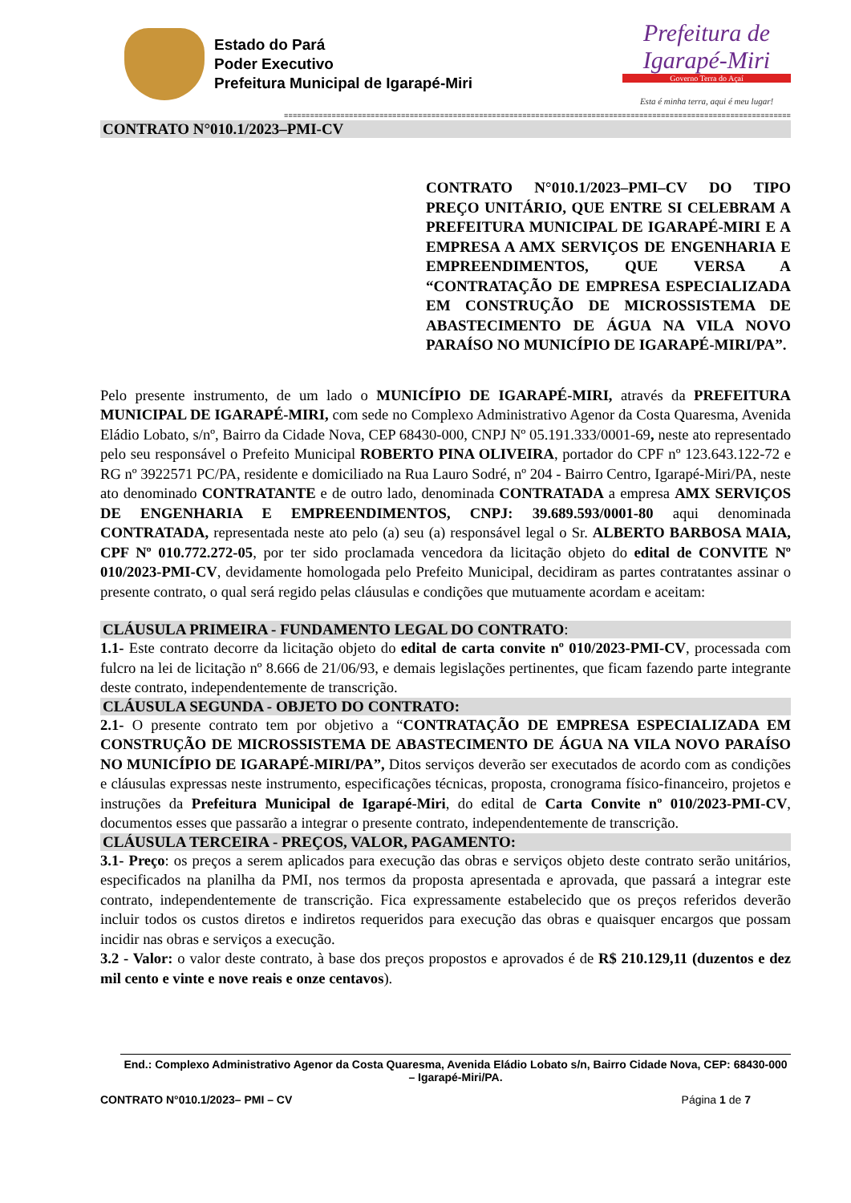Estado do Pará
Poder Executivo
Prefeitura Municipal de Igarapé-Miri
Prefeitura de Igarapé-Miri
Governo Terra do Açaí
Esta é minha terra, aqui é meu lugar!
=====================================================================================================================
CONTRATO N°010.1/2023–PMI-CV
CONTRATO N°010.1/2023–PMI–CV DO TIPO PREÇO UNITÁRIO, QUE ENTRE SI CELEBRAM A PREFEITURA MUNICIPAL DE IGARAPÉ-MIRI E A EMPRESA A AMX SERVIÇOS DE ENGENHARIA E EMPREENDIMENTOS, QUE VERSA A “CONTRATAÇÃO DE EMPRESA ESPECIALIZADA EM CONSTRUÇÃO DE MICROSSISTEMA DE ABASTECIMENTO DE ÁGUA NA VILA NOVO PARAÍSO NO MUNICÍPIO DE IGARAPÉ-MIRI/PA”.
Pelo presente instrumento, de um lado o MUNICÍPIO DE IGARAPÉ-MIRI, através da PREFEITURA MUNICIPAL DE IGARAPÉ-MIRI, com sede no Complexo Administrativo Agenor da Costa Quaresma, Avenida Eládio Lobato, s/nº, Bairro da Cidade Nova, CEP 68430-000, CNPJ Nº 05.191.333/0001-69, neste ato representado pelo seu responsável o Prefeito Municipal ROBERTO PINA OLIVEIRA, portador do CPF nº 123.643.122-72 e RG nº 3922571 PC/PA, residente e domiciliado na Rua Lauro Sodré, nº 204 - Bairro Centro, Igarapé-Miri/PA, neste ato denominado CONTRATANTE e de outro lado, denominada CONTRATADA a empresa AMX SERVIÇOS DE ENGENHARIA E EMPREENDIMENTOS, CNPJ: 39.689.593/0001-80 aqui denominada CONTRATADA, representada neste ato pelo (a) seu (a) responsável legal o Sr. ALBERTO BARBOSA MAIA, CPF Nº 010.772.272-05, por ter sido proclamada vencedora da licitação objeto do edital de CONVITE Nº 010/2023-PMI-CV, devidamente homologada pelo Prefeito Municipal, decidiram as partes contratantes assinar o presente contrato, o qual será regido pelas cláusulas e condições que mutuamente acordam e aceitam:
CLÁUSULA PRIMEIRA - FUNDAMENTO LEGAL DO CONTRATO:
1.1- Este contrato decorre da licitação objeto do edital de carta convite nº 010/2023-PMI-CV, processada com fulcro na lei de licitação nº 8.666 de 21/06/93, e demais legislações pertinentes, que ficam fazendo parte integrante deste contrato, independentemente de transcrição.
CLÁUSULA SEGUNDA - OBJETO DO CONTRATO:
2.1- O presente contrato tem por objetivo a “CONTRATAÇÃO DE EMPRESA ESPECIALIZADA EM CONSTRUÇÃO DE MICROSSISTEMA DE ABASTECIMENTO DE ÁGUA NA VILA NOVO PARAÍSO NO MUNICÍPIO DE IGARAPÉ-MIRI/PA”, Ditos serviços deverão ser executados de acordo com as condições e cláusulas expressas neste instrumento, especificações técnicas, proposta, cronograma físico-financeiro, projetos e instruções da Prefeitura Municipal de Igarapé-Miri, do edital de Carta Convite nº 010/2023-PMI-CV, documentos esses que passarão a integrar o presente contrato, independentemente de transcrição.
CLÁUSULA TERCEIRA - PREÇOS, VALOR, PAGAMENTO:
3.1- Preço: os preços a serem aplicados para execução das obras e serviços objeto deste contrato serão unitários, especificados na planilha da PMI, nos termos da proposta apresentada e aprovada, que passará a integrar este contrato, independentemente de transcrição. Fica expressamente estabelecido que os preços referidos deverão incluir todos os custos diretos e indiretos requeridos para execução das obras e quaisquer encargos que possam incidir nas obras e serviços a execução.
3.2 - Valor: o valor deste contrato, à base dos preços propostos e aprovados é de R$ 210.129,11 (duzentos e dez mil cento e vinte e nove reais e onze centavos).
End.: Complexo Administrativo Agenor da Costa Quaresma, Avenida Eládio Lobato s/n, Bairro Cidade Nova, CEP: 68430-000 – Igarapé-Miri/PA.
CONTRATO N°010.1/2023– PMI – CV Página 1 de 7